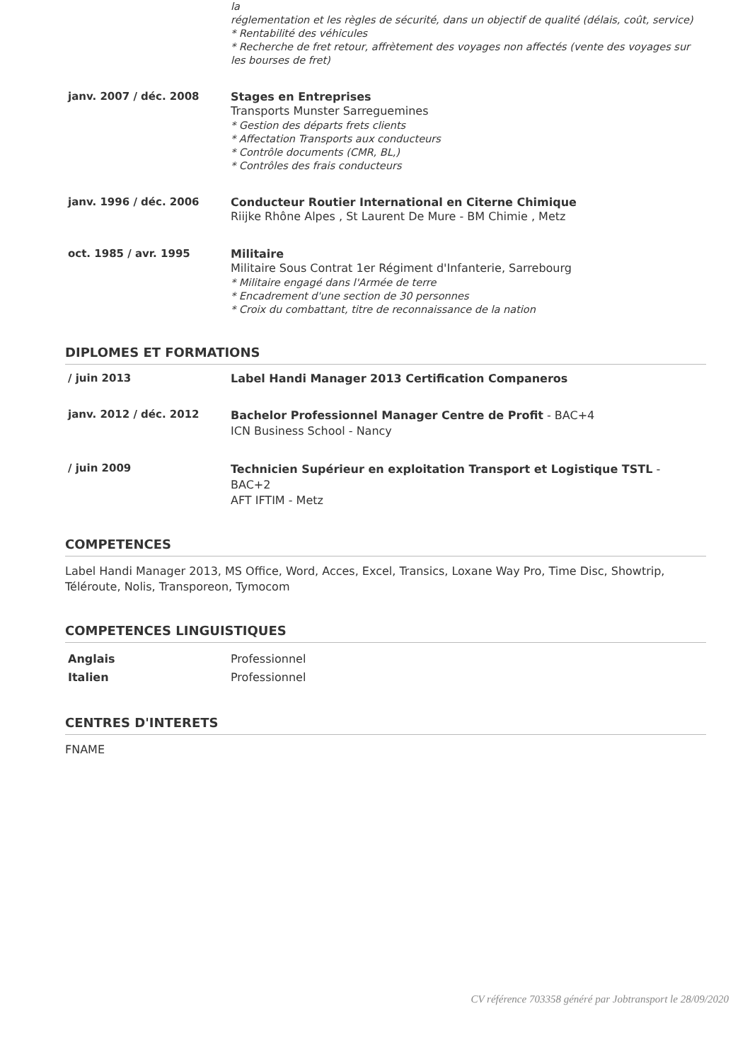| | la réglementation et les règles de sécurité, dans un objectif de qualité (délais, coût, service) * Rentabilité des véhicules * Recherche de fret retour, affrètement des voyages non affectés (vente des voyages sur les bourses de fret) |
| janv. 2007 / déc. 2008 | Stages en Entreprises Transports Munster Sarreguemines * Gestion des départs frets clients * Affectation Transports aux conducteurs * Contrôle documents (CMR, BL,) * Contrôles des frais conducteurs |
| janv. 1996 / déc. 2006 | Conducteur Routier International en Citerne Chimique Riijke Rhône Alpes , St Laurent De Mure - BM Chimie , Metz |
| oct. 1985 / avr. 1995 | Militaire Militaire Sous Contrat 1er Régiment d'Infanterie, Sarrebourg * Militaire engagé dans l'Armée de terre * Encadrement d'une section de 30 personnes * Croix du combattant, titre de reconnaissance de la nation |
DIPLOMES ET FORMATIONS
| / juin 2013 | Label Handi Manager 2013 Certification Companeros |
| janv. 2012 / déc. 2012 | Bachelor Professionnel Manager Centre de Profit - BAC+4 ICN Business School - Nancy |
| / juin 2009 | Technicien Supérieur en exploitation Transport et Logistique TSTL - BAC+2 AFT IFTIM - Metz |
COMPETENCES
Label Handi Manager 2013, MS Office, Word, Acces, Excel, Transics, Loxane Way Pro, Time Disc, Showtrip, Téléroute, Nolis, Transporeon, Tymocom
COMPETENCES LINGUISTIQUES
| Anglais | Professionnel |
| Italien | Professionnel |
CENTRES D'INTERETS
FNAME
CV référence 703358 généré par Jobtransport le 28/09/2020